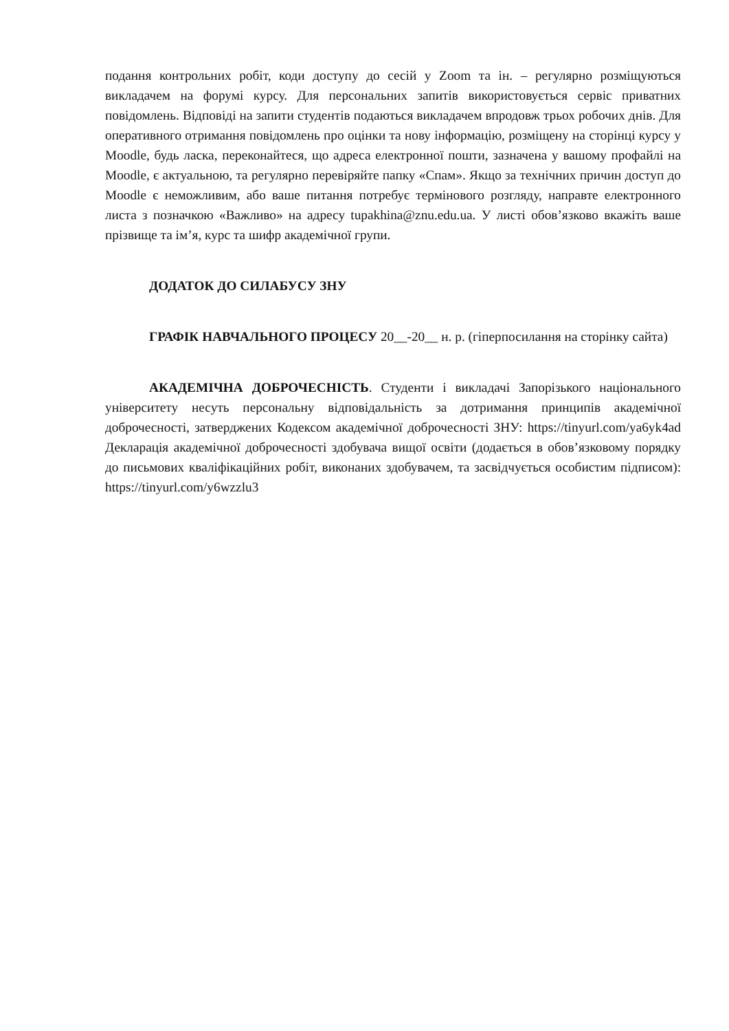подання контрольних робіт, коди доступу до сесій у Zoom та ін. – регулярно розміщуються викладачем на форумі курсу. Для персональних запитів використовується сервіс приватних повідомлень. Відповіді на запити студентів подаються викладачем впродовж трьох робочих днів. Для оперативного отримання повідомлень про оцінки та нову інформацію, розміщену на сторінці курсу у Moodle, будь ласка, переконайтеся, що адреса електронної пошти, зазначена у вашому профайлі на Moodle, є актуальною, та регулярно перевіряйте папку «Спам». Якщо за технічних причин доступ до Moodle є неможливим, або ваше питання потребує термінового розгляду, направте електронного листа з позначкою «Важливо» на адресу tupakhina@znu.edu.ua. У листі обов’язково вкажіть ваше прізвище та ім’я, курс та шифр академічної групи.
ДОДАТОК ДО СИЛАБУСУ ЗНУ
ГРАФІК НАВЧАЛЬНОГО ПРОЦЕСУ 20__-20__ н. р. (гіперпосилання на сторінку сайта)
АКАДЕМІЧНА ДОБРОЧЕСНІСТЬ. Студенти і викладачі Запорізького національного університету несуть персональну відповідальність за дотримання принципів академічної доброчесності, затверджених Кодексом академічної доброчесності ЗНУ: https://tinyurl.com/ya6yk4ad Декларація академічної доброчесності здобувача вищої освіти (додається в обов’язковому порядку до письмових кваліфікаційних робіт, виконаних здобувачем, та засвідчується особистим підписом): https://tinyurl.com/y6wzzlu3